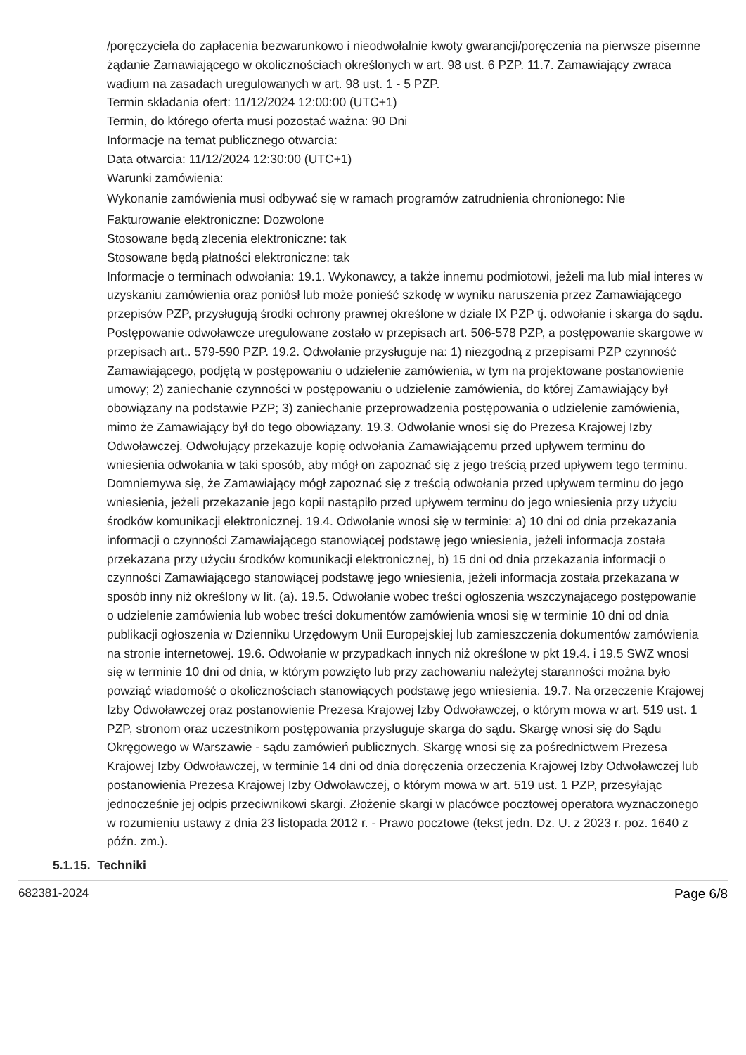/poręczyciela do zapłacenia bezwarunkowo i nieodwołalnie kwoty gwarancji/poręczenia na pierwsze pisemne żądanie Zamawiającego w okolicznościach określonych w art. 98 ust. 6 PZP. 11.7. Zamawiający zwraca wadium na zasadach uregulowanych w art. 98 ust. 1 - 5 PZP.
Termin składania ofert: 11/12/2024 12:00:00 (UTC+1)
Termin, do którego oferta musi pozostać ważna: 90 Dni
Informacje na temat publicznego otwarcia:
Data otwarcia: 11/12/2024 12:30:00 (UTC+1)
Warunki zamówienia:
Wykonanie zamówienia musi odbywać się w ramach programów zatrudnienia chronionego: Nie
Fakturowanie elektroniczne: Dozwolone
Stosowane będą zlecenia elektroniczne: tak
Stosowane będą płatności elektroniczne: tak
Informacje o terminach odwołania: 19.1. Wykonawcy, a także innemu podmiotowi, jeżeli ma lub miał interes w uzyskaniu zamówienia oraz poniósł lub może ponieść szkodę w wyniku naruszenia przez Zamawiającego przepisów PZP, przysługują środki ochrony prawnej określone w dziale IX PZP tj. odwołanie i skarga do sądu. Postępowanie odwoławcze uregulowane zostało w przepisach art. 506-578 PZP, a postępowanie skargowe w przepisach art.. 579-590 PZP. 19.2. Odwołanie przysługuje na: 1) niezgodną z przepisami PZP czynność Zamawiającego, podjętą w postępowaniu o udzielenie zamówienia, w tym na projektowane postanowienie umowy; 2) zaniechanie czynności w postępowaniu o udzielenie zamówienia, do której Zamawiający był obowiązany na podstawie PZP; 3) zaniechanie przeprowadzenia postępowania o udzielenie zamówienia, mimo że Zamawiający był do tego obowiązany. 19.3. Odwołanie wnosi się do Prezesa Krajowej Izby Odwoławczej. Odwołujący przekazuje kopię odwołania Zamawiającemu przed upływem terminu do wniesienia odwołania w taki sposób, aby mógł on zapoznać się z jego treścią przed upływem tego terminu. Domniemywa się, że Zamawiający mógł zapoznać się z treścią odwołania przed upływem terminu do jego wniesienia, jeżeli przekazanie jego kopii nastąpiło przed upływem terminu do jego wniesienia przy użyciu środków komunikacji elektronicznej. 19.4. Odwołanie wnosi się w terminie: a) 10 dni od dnia przekazania informacji o czynności Zamawiającego stanowiącej podstawę jego wniesienia, jeżeli informacja została przekazana przy użyciu środków komunikacji elektronicznej, b) 15 dni od dnia przekazania informacji o czynności Zamawiającego stanowiącej podstawę jego wniesienia, jeżeli informacja została przekazana w sposób inny niż określony w lit. (a). 19.5. Odwołanie wobec treści ogłoszenia wszczynającego postępowanie o udzielenie zamówienia lub wobec treści dokumentów zamówienia wnosi się w terminie 10 dni od dnia publikacji ogłoszenia w Dzienniku Urzędowym Unii Europejskiej lub zamieszczenia dokumentów zamówienia na stronie internetowej. 19.6. Odwołanie w przypadkach innych niż określone w pkt 19.4. i 19.5 SWZ wnosi się w terminie 10 dni od dnia, w którym powzięto lub przy zachowaniu należytej staranności można było powziąć wiadomość o okolicznościach stanowiących podstawę jego wniesienia. 19.7. Na orzeczenie Krajowej Izby Odwoławczej oraz postanowienie Prezesa Krajowej Izby Odwoławczej, o którym mowa w art. 519 ust. 1 PZP, stronom oraz uczestnikom postępowania przysługuje skarga do sądu. Skargę wnosi się do Sądu Okręgowego w Warszawie - sądu zamówień publicznych. Skargę wnosi się za pośrednictwem Prezesa Krajowej Izby Odwoławczej, w terminie 14 dni od dnia doręczenia orzeczenia Krajowej Izby Odwoławczej lub postanowienia Prezesa Krajowej Izby Odwoławczej, o którym mowa w art. 519 ust. 1 PZP, przesyłając jednocześnie jej odpis przeciwnikowi skargi. Złożenie skargi w placówce pocztowej operatora wyznaczonego w rozumieniu ustawy z dnia 23 listopada 2012 r. - Prawo pocztowe (tekst jedn. Dz. U. z 2023 r. poz. 1640 z późn. zm.).
5.1.15. Techniki
682381-2024 Page 6/8